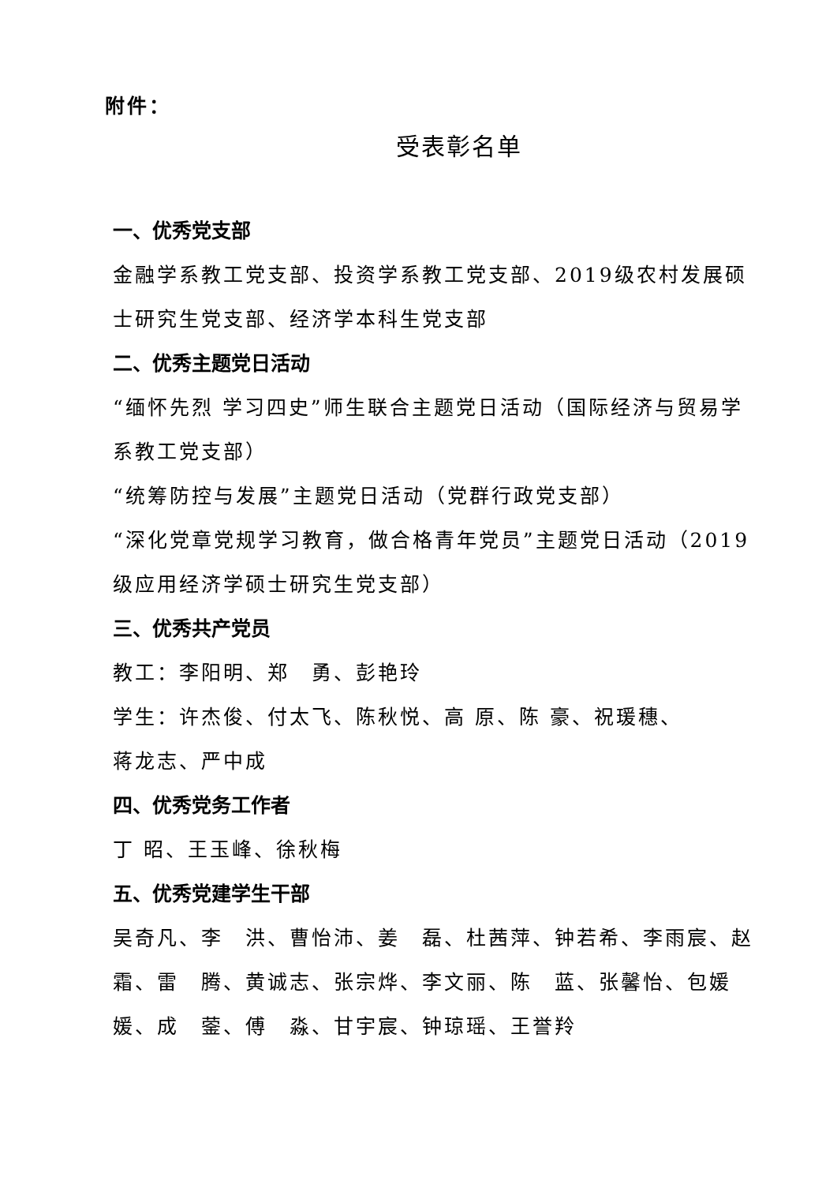附件：
受表彰名单
一、优秀党支部
金融学系教工党支部、投资学系教工党支部、2019级农村发展硕士研究生党支部、经济学本科生党支部
二、优秀主题党日活动
“缅怀先烈 学习四史”师生联合主题党日活动（国际经济与贸易学系教工党支部）
“统筹防控与发展”主题党日活动（党群行政党支部）
“深化党章党规学习教育，做合格青年党员”主题党日活动（2019级应用经济学硕士研究生党支部）
三、优秀共产党员
教工：李阳明、郑　勇、彭艳玲
学生：许杰俊、付太飞、陈秋悦、高 原、陈 豪、祝瑗穗、
蒋龙志、严中成
四、优秀党务工作者
丁 昭、王玉峰、徐秋梅
五、优秀党建学生干部
吴奇凡、李　洪、曹怡沛、姜　磊、杜茜萍、钟若希、李雨宸、赵　霜、雷　腾、黄诚志、张宗烨、李文丽、陈　蓝、张馨怡、包媛媛、成　蓥、傅　淼、甘宇宸、钟琼瑶、王誉羚